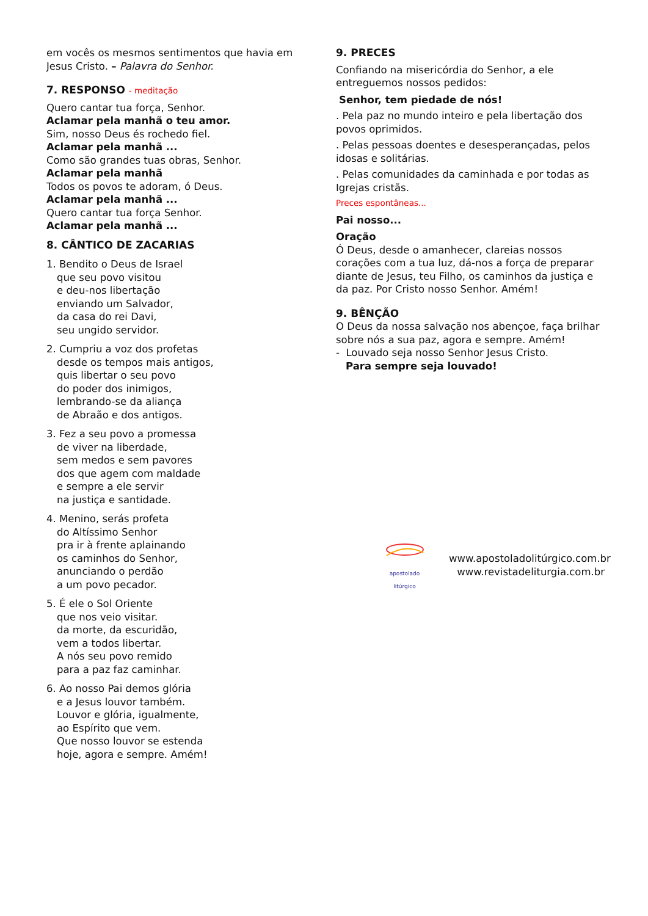em vocês os mesmos sentimentos que havia em Jesus Cristo. – Palavra do Senhor.
7. RESPONSO - meditação
Quero cantar tua força, Senhor.
Aclamar pela manhã o teu amor.
Sim, nosso Deus és rochedo fiel.
Aclamar pela manhã ...
Como são grandes tuas obras, Senhor.
Aclamar pela manhã
Todos os povos te adoram, ó Deus.
Aclamar pela manhã ...
Quero cantar tua força Senhor.
Aclamar pela manhã ...
8. CÂNTICO DE ZACARIAS
1. Bendito o Deus de Israel
que seu povo visitou
e deu-nos libertação
enviando um Salvador,
da casa do rei Davi,
seu ungido servidor.
2. Cumpriu a voz dos profetas
desde os tempos mais antigos,
quis libertar o seu povo
do poder dos inimigos,
lembrando-se da aliança
de Abraão e dos antigos.
3. Fez a seu povo a promessa
de viver na liberdade,
sem medos e sem pavores
dos que agem com maldade
e sempre a ele servir
na justiça e santidade.
4. Menino, serás profeta
do Altíssimo Senhor
pra ir à frente aplainando
os caminhos do Senhor,
anunciando o perdão
a um povo pecador.
5. É ele o Sol Oriente
que nos veio visitar.
da morte, da escuridão,
vem a todos libertar.
A nós seu povo remido
para a paz faz caminhar.
6. Ao nosso Pai demos glória
e a Jesus louvor também.
Louvor e glória, igualmente,
ao Espírito que vem.
Que nosso louvor se estenda
hoje, agora e sempre. Amém!
9. PRECES
Confiando na misericórdia do Senhor, a ele entreguemos nossos pedidos:
Senhor, tem piedade de nós!
. Pela paz no mundo inteiro e pela libertação dos povos oprimidos.
. Pelas pessoas doentes e desesperançadas, pelos idosas e solitárias.
. Pelas comunidades da caminhada e por todas as Igrejas cristãs.
Preces espontâneas...
Pai nosso...
Oração
Ó Deus, desde o amanhecer, clareias nossos corações com a tua luz, dá-nos a força de preparar diante de Jesus, teu Filho, os caminhos da justiça e da paz. Por Cristo nosso Senhor. Amém!
9. BÊNÇÃO
O Deus da nossa salvação nos abençoe, faça brilhar sobre nós a sua paz, agora e sempre. Amém!
- Louvado seja nosso Senhor Jesus Cristo.
Para sempre seja louvado!
apostolado litúrgico
www.apostoladolitúrgico.com.br
www.revistadeliturgia.com.br